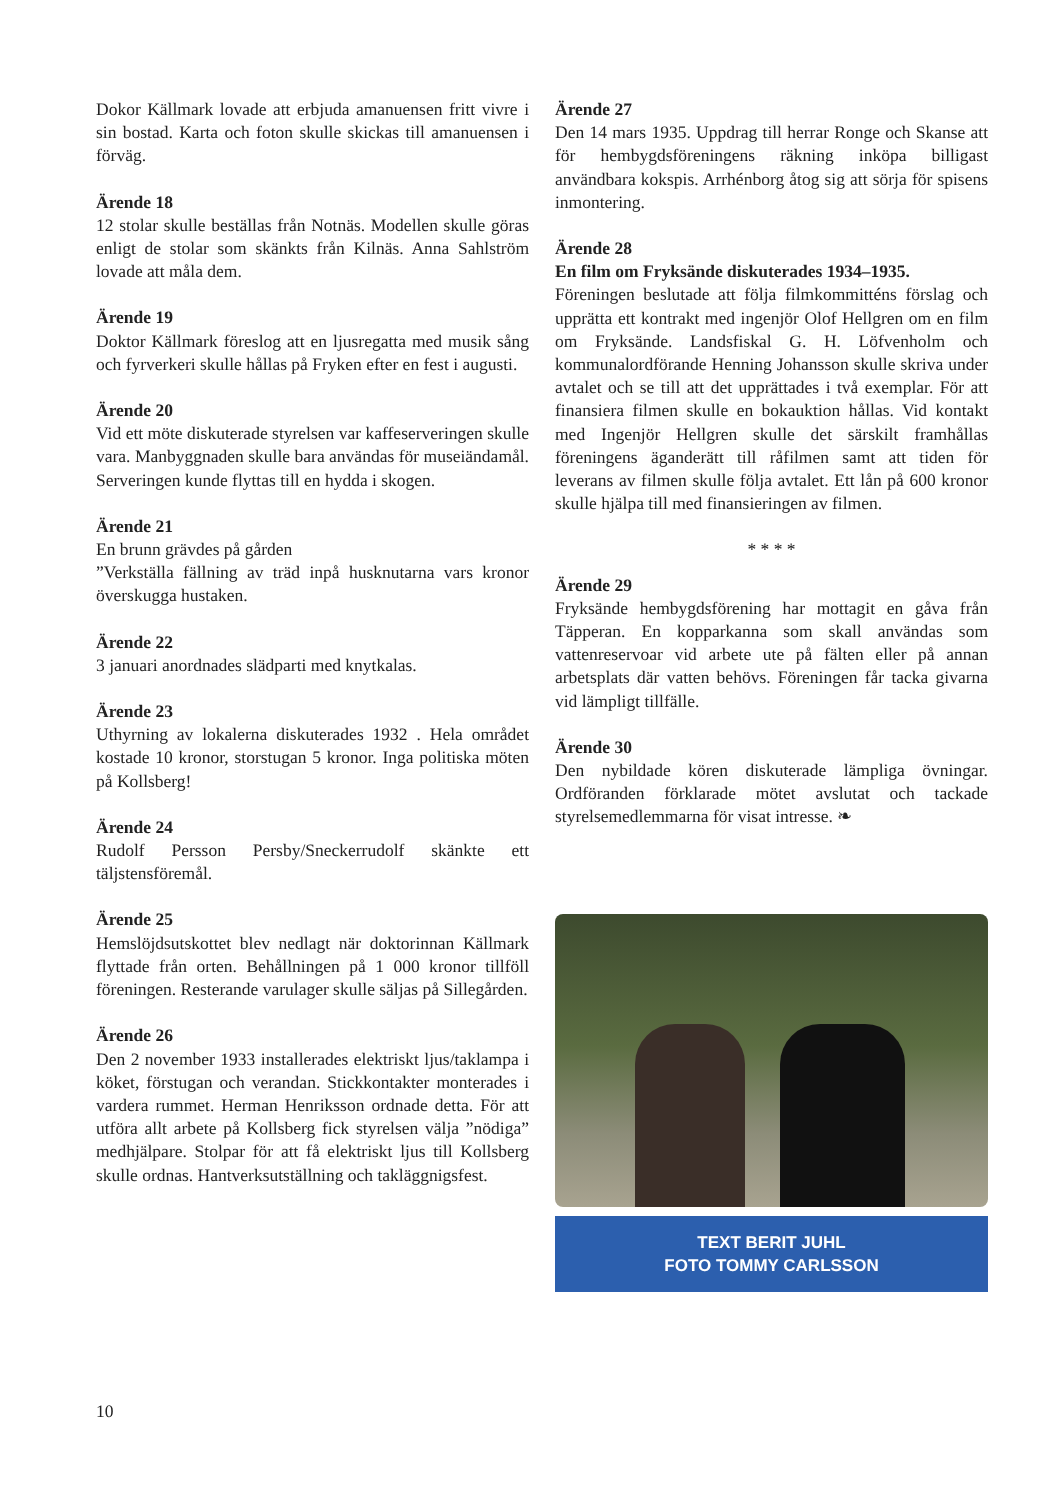Dokor Källmark lovade att erbjuda amanuensen fritt vivre i sin bostad. Karta och foton skulle skickas till amanuensen i förväg.
Ärende 18
12 stolar skulle beställas från Notnäs. Modellen skulle göras enligt de stolar som skänkts från Kilnäs. Anna Sahlström lovade att måla dem.
Ärende 19
Doktor Källmark föreslog att en ljusregatta med musik sång och fyrverkeri skulle hållas på Fryken efter en fest i augusti.
Ärende 20
Vid ett möte diskuterade styrelsen var kaffeserveringen skulle vara. Manbyggnaden skulle bara användas för museiändamål. Serveringen kunde flyttas till en hydda i skogen.
Ärende 21
En brunn grävdes på gården
”Verkställa fällning av träd inpå husknutarna vars kronor överskugga hustaken.
Ärende 22
3 januari anordnades slädparti med knytkalas.
Ärende 23
Uthyrning av lokalerna diskuterades 1932 . Hela området kostade 10 kronor, storstugan 5 kronor. Inga politiska möten på Kollsberg!
Ärende 24
Rudolf Persson Persby/Sneckerrudolf skänkte ett täljstensföremål.
Ärende 25
Hemslöjdsutskottet blev nedlagt när doktorinnan Källmark flyttade från orten. Behållningen på 1 000 kronor tillföll föreningen. Resterande varulager skulle säljas på Sillegården.
Ärende 26
Den 2 november 1933 installerades elektriskt ljus/taklampa i köket, förstugan och verandan. Stickkontakter monterades i vardera rummet. Herman Henriksson ordnade detta. För att utföra allt arbete på Kollsberg fick styrelsen välja ”nödiga” medhjälpare. Stolpar för att få elektriskt ljus till Kollsberg skulle ordnas. Hantverksutställning och takläggnigsfest.
Ärende 27
Den 14 mars 1935. Uppdrag till herrar Ronge och Skanse att för hembygdsföreningens räkning inköpa billigast användbara kokspis. Arrhénborg åtog sig att sörja för spisens inmontering.
Ärende 28
En film om Fryksände diskuterades 1934–1935.
Föreningen beslutade att följa filmkommitténs förslag och upprätta ett kontrakt med ingenjör Olof Hellgren om en film om Fryksände. Landsfiskal G. H. Löfvenholm och kommunalordförande Henning Johansson skulle skriva under avtalet och se till att det upprättades i två exemplar. För att finansiera filmen skulle en bokauktion hållas. Vid kontakt med Ingenjör Hellgren skulle det särskilt framhållas föreningens äganderätt till råfilmen samt att tiden för leverans av filmen skulle följa avtalet. Ett lån på 600 kronor skulle hjälpa till med finansieringen av filmen.
* * * *
Ärende 29
Fryksände hembygdsförening har mottagit en gåva från Täpperan. En kopparkanna som skall användas som vattenreservoar vid arbete ute på fälten eller på annan arbetsplats där vatten behövs. Föreningen får tacka givarna vid lämpligt tillfälle.
Ärende 30
Den nybildade kören diskuterade lämpliga övningar. Ordföranden förklarade mötet avslutat och tackade styrelsemedlemmarna för visat intresse. ❧
TEXT BERIT JUHL
FOTO TOMMY CARLSSON
10